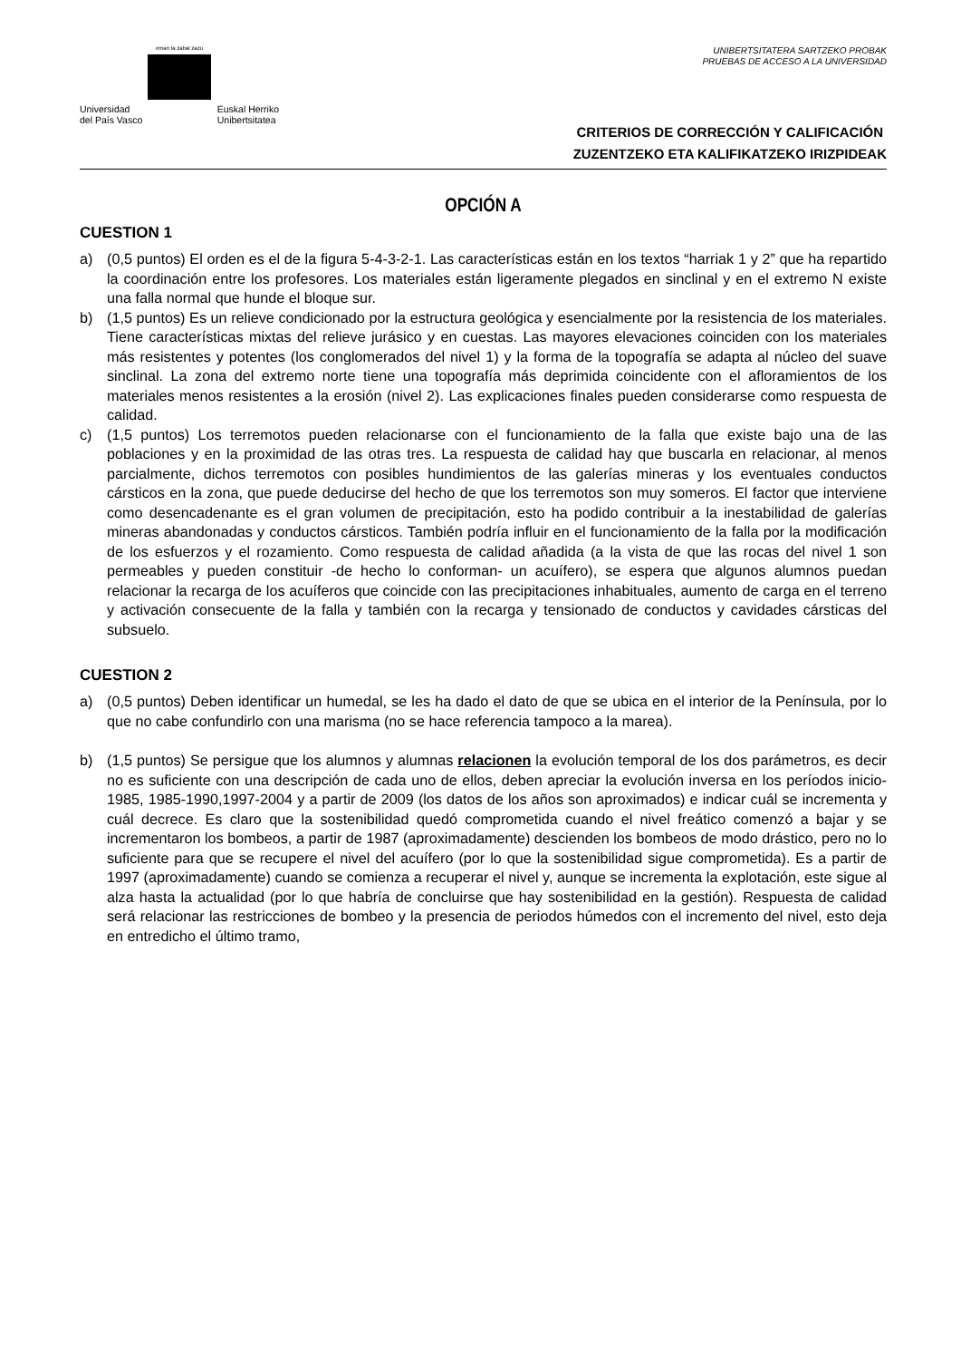eman ta zabal zazu
Universidad
del País Vasco Euskal Herriko
Unibertsitatea
UNIBERTSITATERA SARTZEKO PROBAK
PRUEBAS DE ACCESO A LA UNIVERSIDAD
CRITERIOS DE CORRECCIÓN Y CALIFICACIÓN
ZUZENTZEKO ETA KALIFIKATZEKO IRIZPIDEAK
OPCIÓN A
CUESTION 1
a) (0,5 puntos) El orden es el de la figura 5-4-3-2-1. Las características están en los textos “harriak 1 y 2” que ha repartido la coordinación entre los profesores. Los materiales están ligeramente plegados en sinclinal y en el extremo N existe una falla normal que hunde el bloque sur.
b) (1,5 puntos) Es un relieve condicionado por la estructura geológica y esencialmente por la resistencia de los materiales. Tiene características mixtas del relieve jurásico y en cuestas. Las mayores elevaciones coinciden con los materiales más resistentes y potentes (los conglomerados del nivel 1) y la forma de la topografía se adapta al núcleo del suave sinclinal. La zona del extremo norte tiene una topografía más deprimida coincidente con el afloramientos de los materiales menos resistentes a la erosión (nivel 2). Las explicaciones finales pueden considerarse como respuesta de calidad.
c) (1,5 puntos) Los terremotos pueden relacionarse con el funcionamiento de la falla que existe bajo una de las poblaciones y en la proximidad de las otras tres. La respuesta de calidad hay que buscarla en relacionar, al menos parcialmente, dichos terremotos con posibles hundimientos de las galerías mineras y los eventuales conductos cársticos en la zona, que puede deducirse del hecho de que los terremotos son muy someros. El factor que interviene como desencadenante es el gran volumen de precipitación, esto ha podido contribuir a la inestabilidad de galerías mineras abandonadas y conductos cársticos. También podría influir en el funcionamiento de la falla por la modificación de los esfuerzos y el rozamiento. Como respuesta de calidad añadida (a la vista de que las rocas del nivel 1 son permeables y pueden constituir -de hecho lo conforman- un acuífero), se espera que algunos alumnos puedan relacionar la recarga de los acuíferos que coincide con las precipitaciones inhabituales, aumento de carga en el terreno y activación consecuente de la falla y también con la recarga y tensionado de conductos y cavidades cársticas del subsuelo.
CUESTION 2
a) (0,5 puntos) Deben identificar un humedal, se les ha dado el dato de que se ubica en el interior de la Península, por lo que no cabe confundirlo con una marisma (no se hace referencia tampoco a la marea).
b) (1,5 puntos) Se persigue que los alumnos y alumnas relacionen la evolución temporal de los dos parámetros, es decir no es suficiente con una descripción de cada uno de ellos, deben apreciar la evolución inversa en los períodos inicio-1985, 1985-1990,1997-2004 y a partir de 2009 (los datos de los años son aproximados) e indicar cuál se incrementa y cuál decrece. Es claro que la sostenibilidad quedó comprometida cuando el nivel freático comenzó a bajar y se incrementaron los bombeos, a partir de 1987 (aproximadamente) descienden los bombeos de modo drástico, pero no lo suficiente para que se recupere el nivel del acuífero (por lo que la sostenibilidad sigue comprometida). Es a partir de 1997 (aproximadamente) cuando se comienza a recuperar el nivel y, aunque se incrementa la explotación, este sigue al alza hasta la actualidad (por lo que habría de concluirse que hay sostenibilidad en la gestión). Respuesta de calidad será relacionar las restricciones de bombeo y la presencia de periodos húmedos con el incremento del nivel, esto deja en entredicho el último tramo,